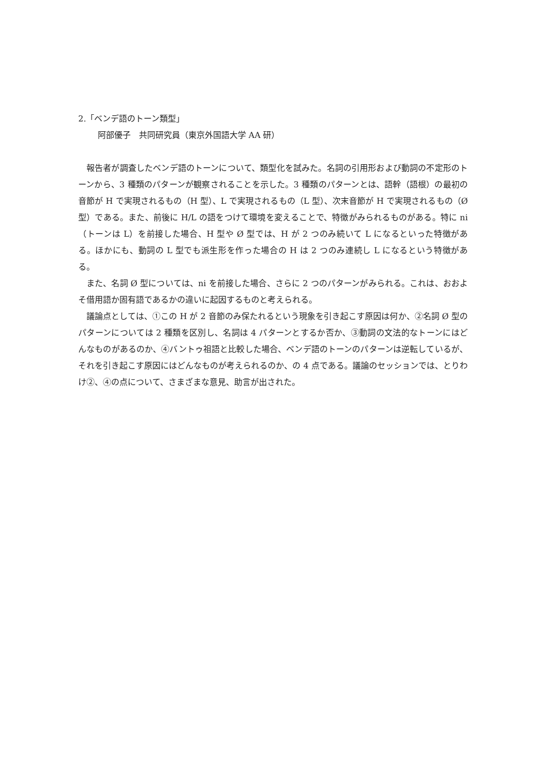2.「ベンデ語のトーン類型」
阿部優子　共同研究員（東京外国語大学 AA 研）
報告者が調査したベンデ語のトーンについて、類型化を試みた。名詞の引用形および動詞の不定形のトーンから、3 種類のパターンが観察されることを示した。3 種類のパターンとは、語幹（語根）の最初の音節が H で実現されるもの（H 型）、L で実現されるもの（L 型）、次末音節が H で実現されるもの（Ø 型）である。また、前後に H/L の語をつけて環境を変えることで、特徴がみられるものがある。特に ni（トーンは L）を前接した場合、H 型や Ø 型では、H が 2 つのみ続いて L になるといった特徴がある。ほかにも、動詞の L 型でも派生形を作った場合の H は 2 つのみ連続し L になるという特徴がある。
また、名詞 Ø 型については、ni を前接した場合、さらに 2 つのパターンがみられる。これは、おおよそ借用語か固有語であるかの違いに起因するものと考えられる。
議論点としては、①この H が 2 音節のみ保たれるという現象を引き起こす原因は何か、②名詞 Ø 型のパターンについては 2 種類を区別し、名詞は 4 パターンとするか否か、③動詞の文法的なトーンにはどんなものがあるのか、④バントゥ祖語と比較した場合、ベンデ語のトーンのパターンは逆転しているが、それを引き起こす原因にはどんなものが考えられるのか、の 4 点である。議論のセッションでは、とりわけ②、④の点について、さまざまな意見、助言が出された。